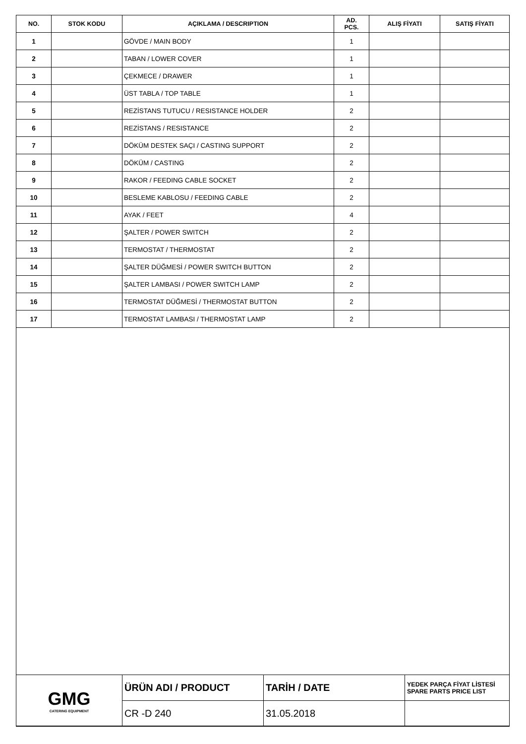| NO. | STOK KODU | AÇIKLAMA / DESCRIPTION | AD. PCS. | ALIŞ FİYATI | SATIŞ FİYATI |
| --- | --- | --- | --- | --- | --- |
| 1 | | GÖVDE / MAIN BODY | 1 | | |
| 2 | | TABAN / LOWER COVER | 1 | | |
| 3 | | ÇEKMECE / DRAWER | 1 | | |
| 4 | | ÜST TABLA / TOP TABLE | 1 | | |
| 5 | | REZİSTANS TUTUCU / RESISTANCE HOLDER | 2 | | |
| 6 | | REZİSTANS / RESISTANCE | 2 | | |
| 7 | | DÖKÜM DESTEK SAÇI / CASTING SUPPORT | 2 | | |
| 8 | | DÖKÜM / CASTING | 2 | | |
| 9 | | RAKOR / FEEDING CABLE SOCKET | 2 | | |
| 10 | | BESLEME KABLOSU / FEEDING CABLE | 2 | | |
| 11 | | AYAK / FEET | 4 | | |
| 12 | | ŞALTER / POWER SWITCH | 2 | | |
| 13 | | TERMOSTAT / THERMOSTAT | 2 | | |
| 14 | | ŞALTER DÜĞMESİ / POWER SWITCH BUTTON | 2 | | |
| 15 | | ŞALTER LAMBASI / POWER SWITCH LAMP | 2 | | |
| 16 | | TERMOSTAT DÜĞMESİ / THERMOSTAT BUTTON | 2 | | |
| 17 | | TERMOSTAT LAMBASI / THERMOSTAT LAMP | 2 | | |
| GMG CATERING EQUIPMENT | ÜRÜN ADI / PRODUCT | TARİH / DATE | YEDEK PARÇA FİYAT LİSTESİ SPARE PARTS PRICE LIST |
| | CR -D 240 | 31.05.2018 | |